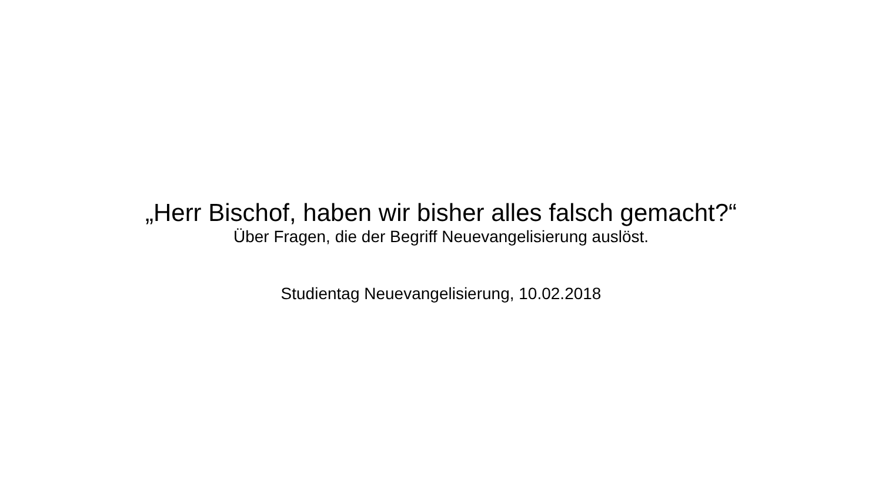„Herr Bischof, haben wir bisher alles falsch gemacht?“
Über Fragen, die der Begriff Neuevangelisierung auslöst.
Studientag Neuevangelisierung, 10.02.2018